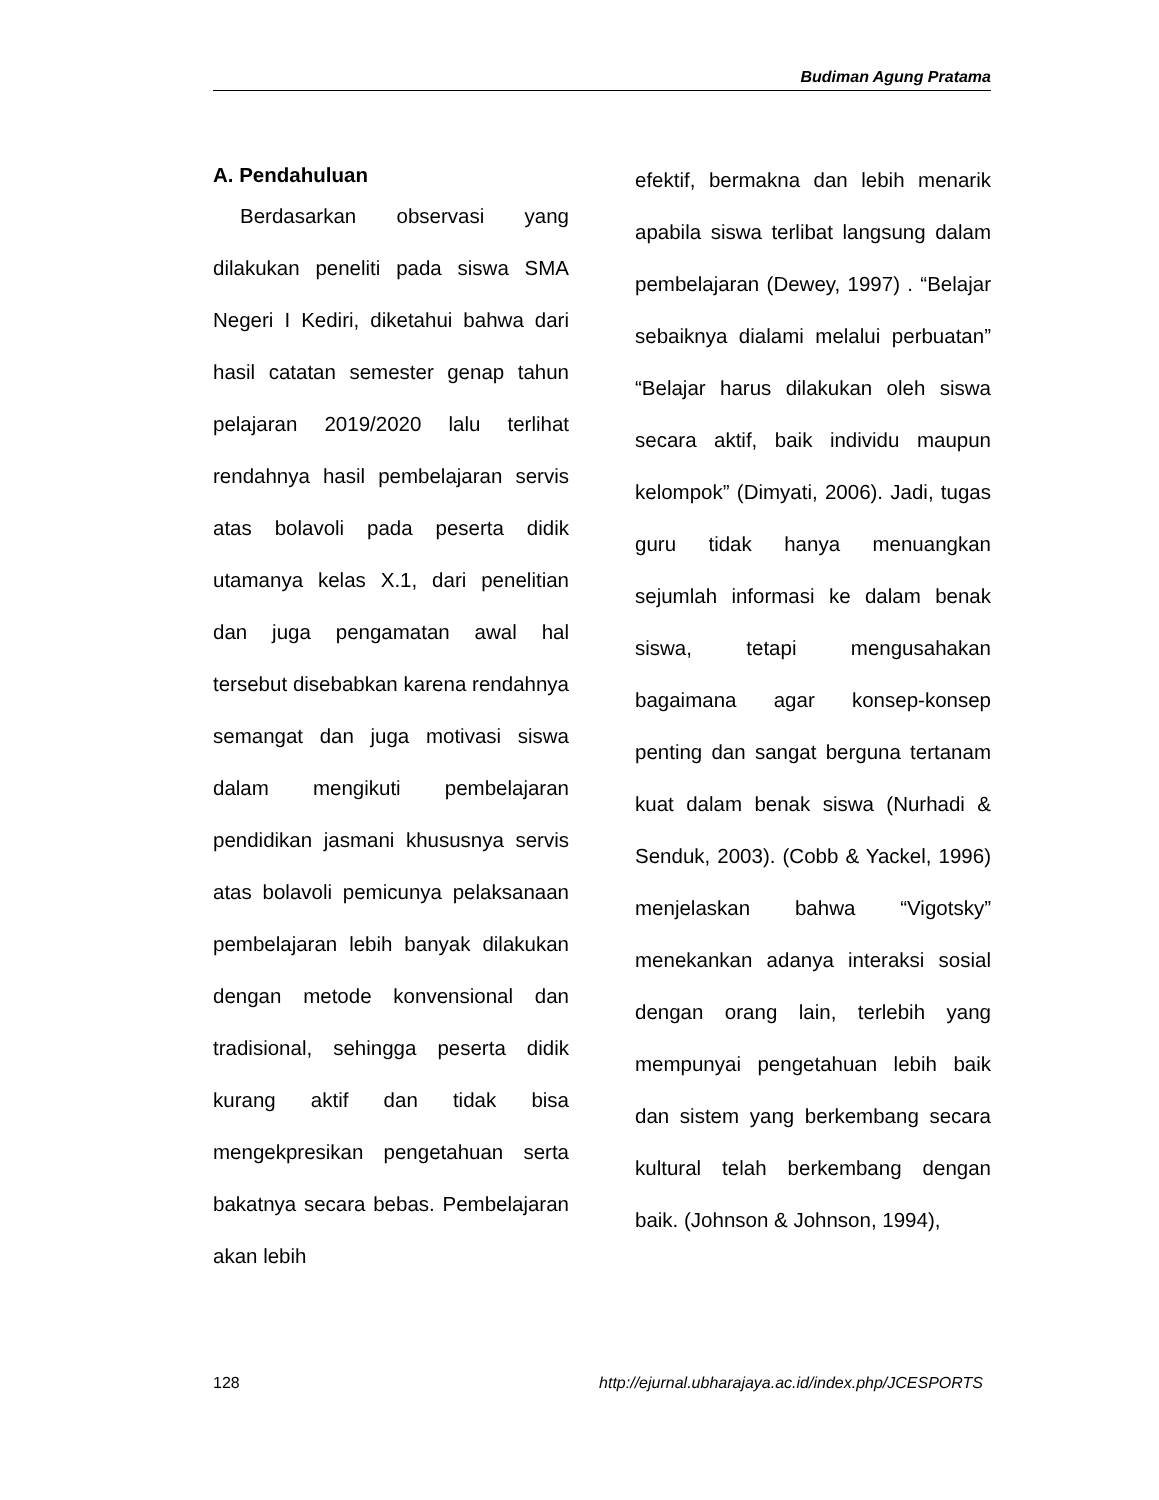Budiman Agung Pratama
A. Pendahuluan
Berdasarkan observasi yang dilakukan peneliti pada siswa SMA Negeri I Kediri, diketahui bahwa dari hasil catatan semester genap tahun pelajaran 2019/2020 lalu terlihat rendahnya hasil pembelajaran servis atas bolavoli pada peserta didik utamanya kelas X.1, dari penelitian dan juga pengamatan awal hal tersebut disebabkan karena rendahnya semangat dan juga motivasi siswa dalam mengikuti pembelajaran pendidikan jasmani khususnya servis atas bolavoli pemicunya pelaksanaan pembelajaran lebih banyak dilakukan dengan metode konvensional dan tradisional, sehingga peserta didik kurang aktif dan tidak bisa mengekpresikan pengetahuan serta bakatnya secara bebas. Pembelajaran akan lebih
efektif, bermakna dan lebih menarik apabila siswa terlibat langsung dalam pembelajaran (Dewey, 1997) . “Belajar sebaiknya dialami melalui perbuatan” “Belajar harus dilakukan oleh siswa secara aktif, baik individu maupun kelompok” (Dimyati, 2006). Jadi, tugas guru tidak hanya menuangkan sejumlah informasi ke dalam benak siswa, tetapi mengusahakan bagaimana agar konsep-konsep penting dan sangat berguna tertanam kuat dalam benak siswa (Nurhadi & Senduk, 2003). (Cobb & Yackel, 1996) menjelaskan bahwa “Vigotsky” menekankan adanya interaksi sosial dengan orang lain, terlebih yang mempunyai pengetahuan lebih baik dan sistem yang berkembang secara kultural telah berkembang dengan baik. (Johnson & Johnson, 1994),
128 http://ejurnal.ubharajaya.ac.id/index.php/JCESPORTS